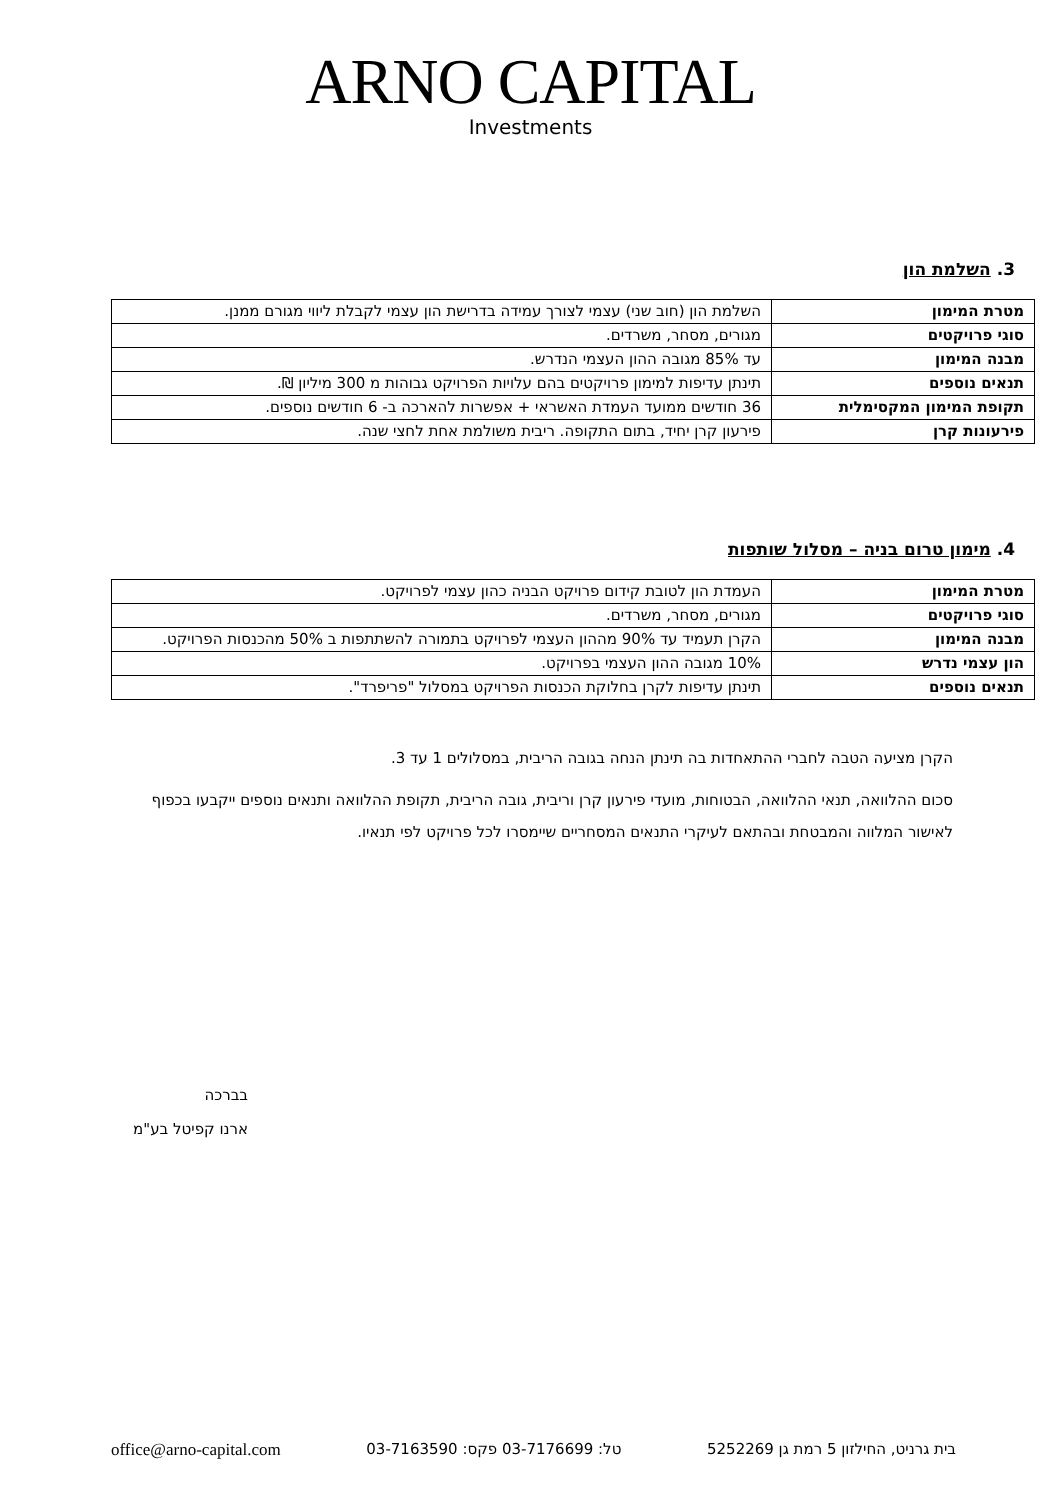ARNO CAPITAL
Investments
3. השלמת הון
| מטרת המימון | השלמת הון (חוב שני) עצמי לצורך עמידה בדרישת הון עצמי לקבלת ליווי מגורם ממנן. |
| סוגי פרויקטים | מגורים, מסחר, משרדים. |
| מבנה המימון | עד 85% מגובה ההון העצמי הנדרש. |
| תנאים נוספים | תינתן עדיפות למימון פרויקטים בהם עלויות הפרויקט גבוהות מ 300 מיליון ₪. |
| תקופת המימון המקסימלית | 36 חודשים ממועד העמדת האשראי + אפשרות להארכה ב- 6 חודשים נוספים. |
| פירעונות קרן | פירעון קרן יחיד, בתום התקופה. ריבית משולמת אחת לחצי שנה. |
4. מימון טרום בניה – מסלול שותפות
| מטרת המימון | העמדת הון לטובת קידום פרויקט הבניה כהון עצמי לפרויקט. |
| סוגי פרויקטים | מגורים, מסחר, משרדים. |
| מבנה המימון | הקרן תעמיד עד 90% מההון העצמי לפרויקט בתמורה להשתתפות ב 50% מהכנסות הפרויקט. |
| הון עצמי נדרש | 10% מגובה ההון העצמי בפרויקט. |
| תנאים נוספים | תינתן עדיפות לקרן בחלוקת הכנסות הפרויקט במסלול "פריפרד". |
הקרן מציעה הטבה לחברי ההתאחדות בה תינתן הנחה בגובה הריבית, במסלולים 1 עד 3.
סכום ההלוואה, תנאי ההלוואה, הבטוחות, מועדי פירעון קרן וריבית, גובה הריבית, תקופת ההלוואה ותנאים נוספים ייקבעו בכפוף לאישור המלווה והמבטחת ובהתאם לעיקרי התנאים המסחריים שיימסרו לכל פרויקט לפי תנאיו.
בברכה
ארנו קפיטל בע"מ
בית גרניט, החילזון 5 רמת גן 5252269 טל: 03-7176699 פקס: 03-7163590 office@arno-capital.com